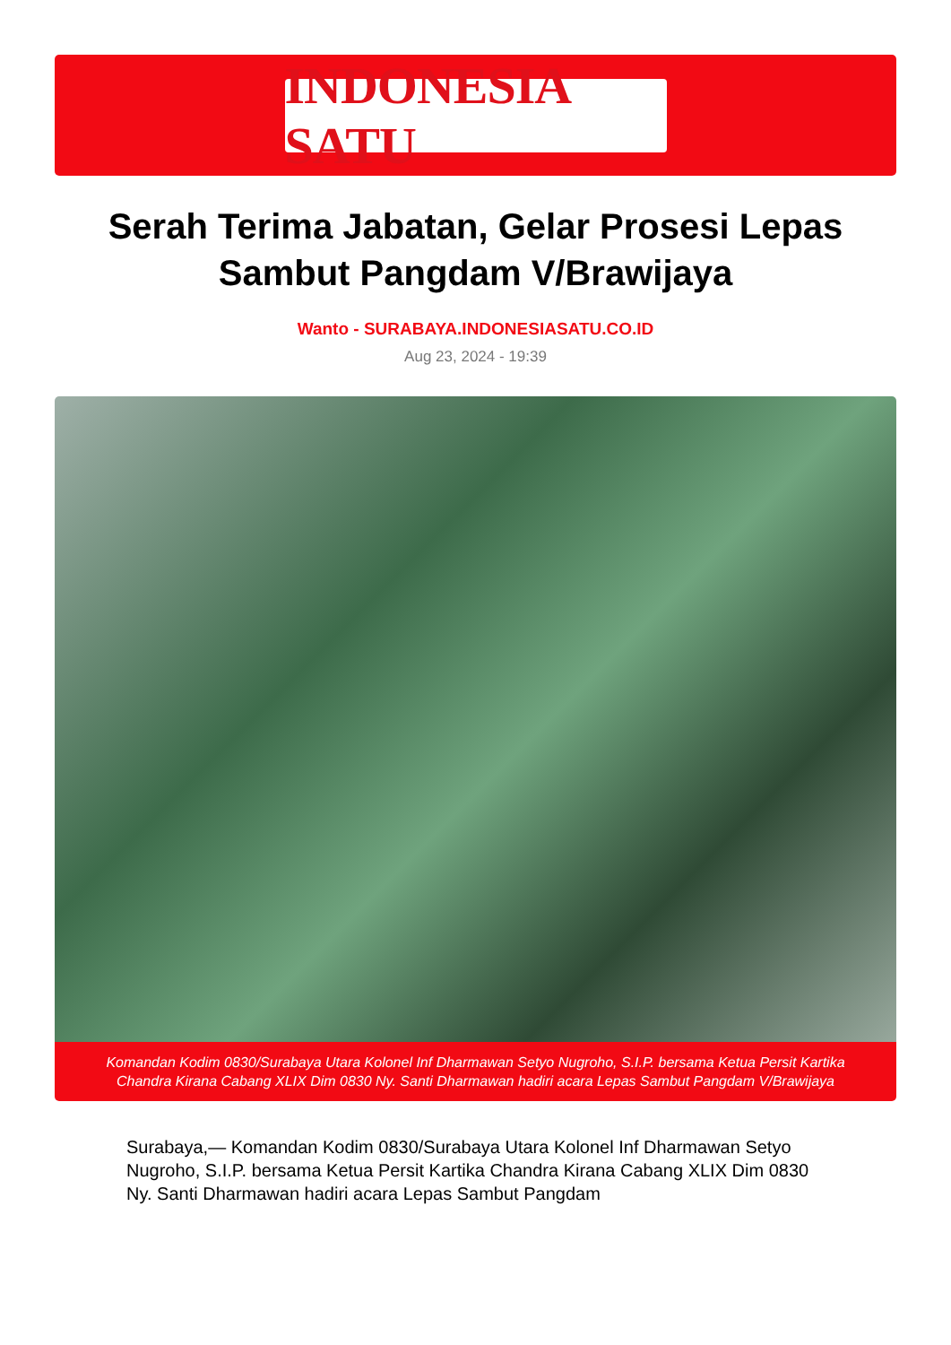INDONESIA SATU
Serah Terima Jabatan, Gelar Prosesi Lepas Sambut Pangdam V/Brawijaya
Wanto - SURABAYA.INDONESIASATU.CO.ID
Aug 23, 2024 - 19:39
Komandan Kodim 0830/Surabaya Utara Kolonel Inf Dharmawan Setyo Nugroho, S.I.P. bersama Ketua Persit Kartika Chandra Kirana Cabang XLIX Dim 0830 Ny. Santi Dharmawan hadiri acara Lepas Sambut Pangdam V/Brawijaya
Surabaya,— Komandan Kodim 0830/Surabaya Utara Kolonel Inf Dharmawan Setyo Nugroho, S.I.P. bersama Ketua Persit Kartika Chandra Kirana Cabang XLIX Dim 0830 Ny. Santi Dharmawan hadiri acara Lepas Sambut Pangdam